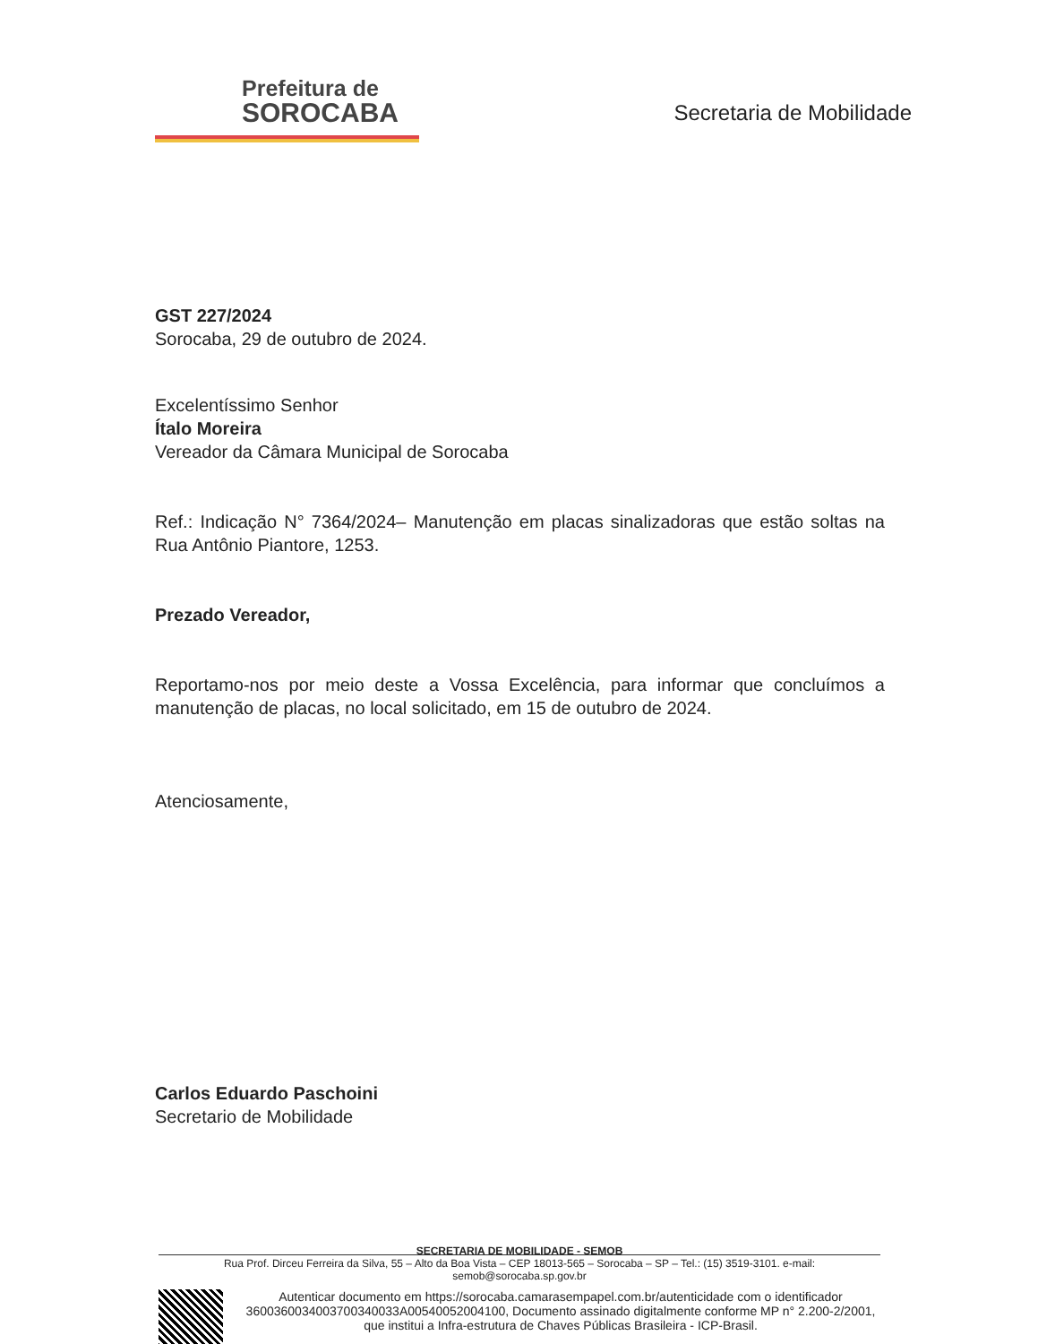Prefeitura de
SOROCABA
Secretaria de Mobilidade
GST 227/2024
Sorocaba, 29 de outubro de 2024.
Excelentíssimo Senhor
Ítalo Moreira
Vereador da Câmara Municipal de Sorocaba
Ref.: Indicação N° 7364/2024– Manutenção em placas sinalizadoras que estão soltas na Rua Antônio Piantore, 1253.
Prezado Vereador,
Reportamo-nos por meio deste a Vossa Excelência, para informar que concluímos a manutenção de placas, no local solicitado, em 15 de outubro de 2024.
Atenciosamente,
Carlos Eduardo Paschoini
Secretario de Mobilidade
SECRETARIA DE MOBILIDADE - SEMOB
Rua Prof. Dirceu Ferreira da Silva, 55 – Alto da Boa Vista – CEP 18013-565 – Sorocaba – SP – Tel.: (15) 3519-3101. e-mail: semob@sorocaba.sp.gov.br
Autenticar documento em https://sorocaba.camarasempapel.com.br/autenticidade com o identificador 3600360034003700340033A00540052004100, Documento assinado digitalmente conforme MP n° 2.200-2/2001, que institui a Infra-estrutura de Chaves Públicas Brasileira - ICP-Brasil.